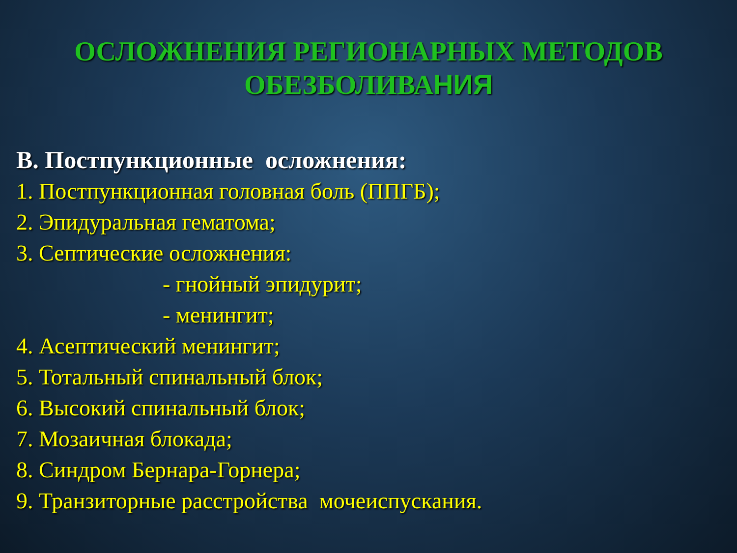ОСЛОЖНЕНИЯ РЕГИОНАРНЫХ МЕТОДОВ
ОБЕЗБОЛИВАНИЯ
В. Постпункционные осложнения:
1. Постпункционная головная боль (ППГБ);
2. Эпидуральная гематома;
3. Септические осложнения:
- гнойный эпидурит;
- менингит;
4. Асептический менингит;
5. Тотальный спинальный блок;
6. Высокий спинальный блок;
7. Мозаичная блокада;
8. Синдром Бернара-Горнера;
9. Транзиторные расстройства мочеиспускания.